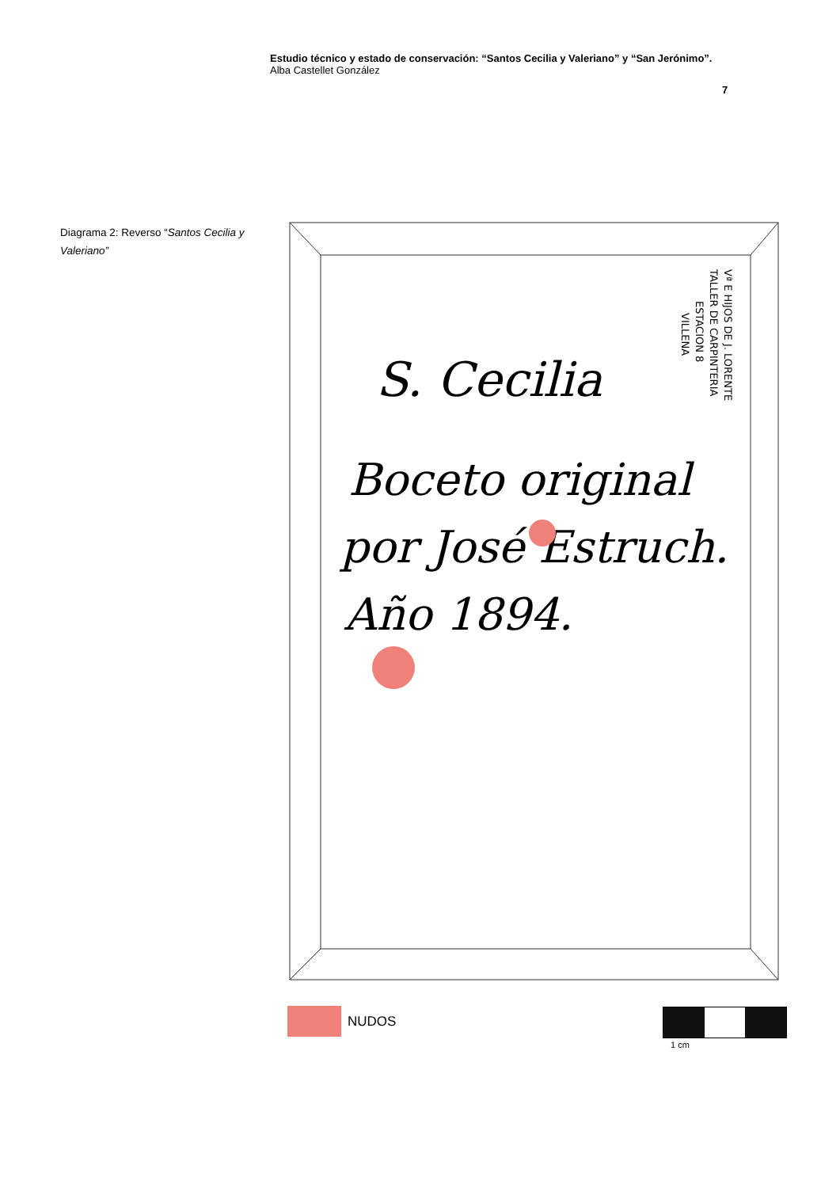Estudio técnico y estado de conservación: “Santos Cecilia y Valeriano” y “San Jerónimo”.
Alba Castellet González
7
Diagrama 2: Reverso “Santos Cecilia y Valeriano”
S. Cecilia
Boceto original
por José Estruch.
Año 1894.
Vª E HIJOS DE J. LORENTE
TALLER DE CARPINTERIA
ESTACION 8
VILLENA
NUDOS 1 cm